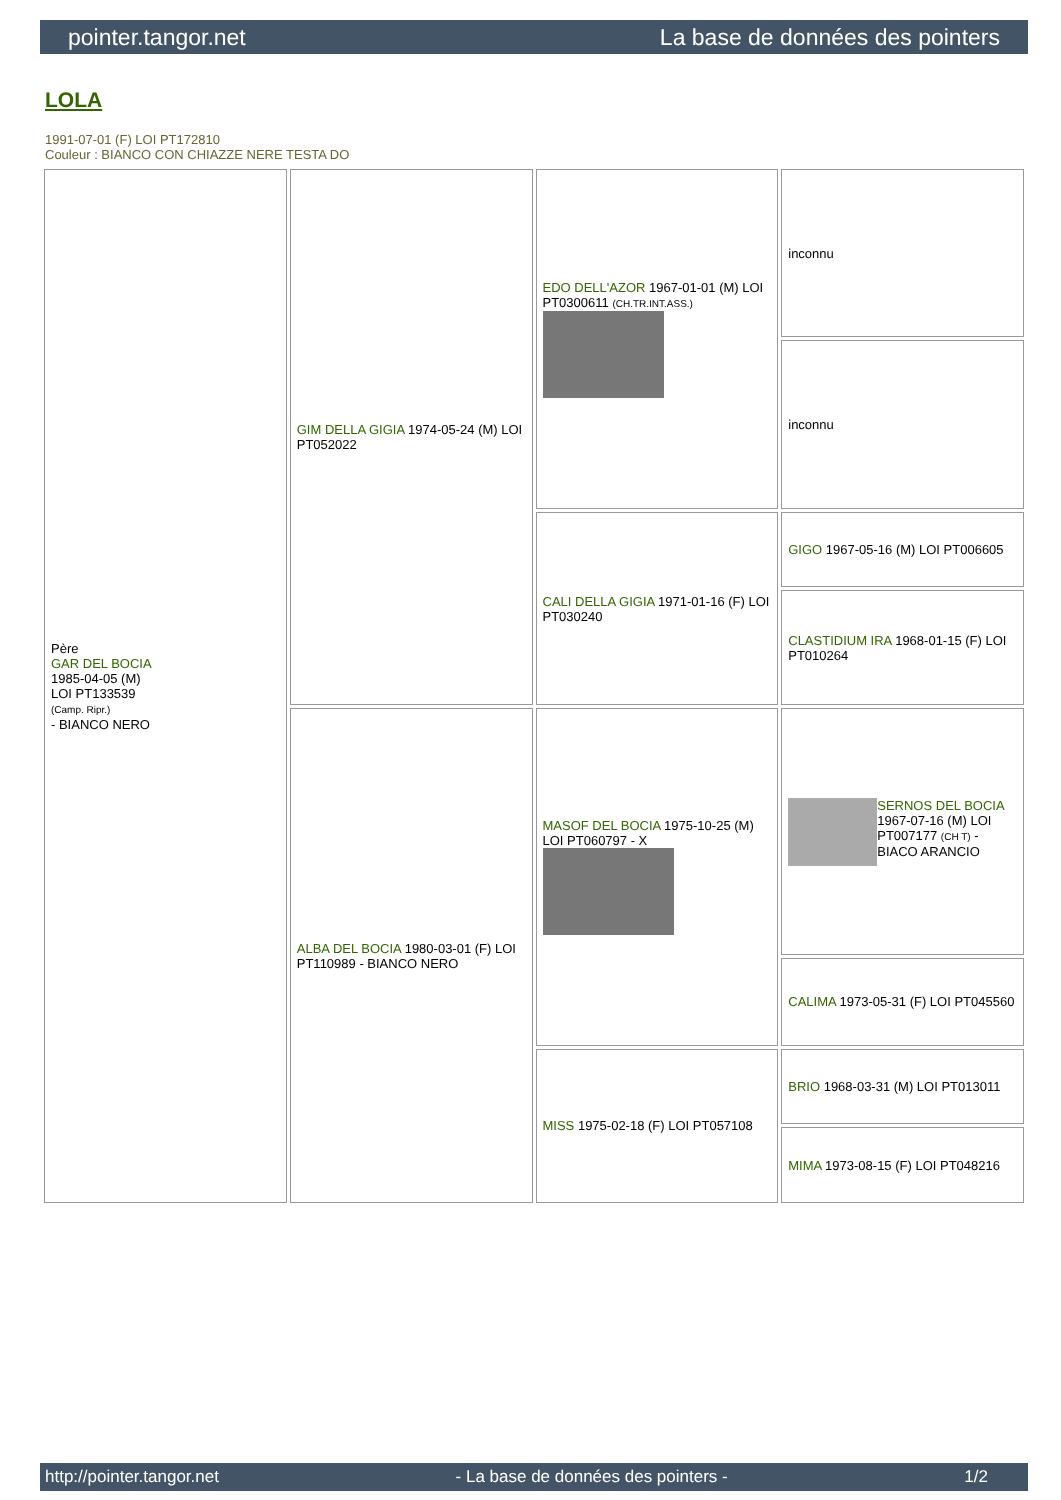pointer.tangor.net La base de données des pointers
LOLA
1991-07-01 (F) LOI PT172810
Couleur : BIANCO CON CHIAZZE NERE TESTA DO
| Père GAR DEL BOCIA 1985-04-05 (M) LOI PT133539 (Camp. Ripr.) - BIANCO NERO | GIM DELLA GIGIA 1974-05-24 (M) LOI PT052022 | EDO DELL'AZOR 1967-01-01 (M) LOI PT0300611 (CH.TR.INT.ASS.) | inconnu |
| | | | inconnu |
| | | CALI DELLA GIGIA 1971-01-16 (F) LOI PT030240 | GIGO 1967-05-16 (M) LOI PT006605 |
| | | | CLASTIDIUM IRA 1968-01-15 (F) LOI PT010264 |
| | ALBA DEL BOCIA 1980-03-01 (F) LOI PT110989 - BIANCO NERO | MASOF DEL BOCIA 1975-10-25 (M) LOI PT060797 - X | SERNOS DEL BOCIA 1967-07-16 (M) LOI PT007177 (CH T) - BIACO ARANCIO |
| | | | CALIMA 1973-05-31 (F) LOI PT045560 |
| | | MISS 1975-02-18 (F) LOI PT057108 | BRIO 1968-03-31 (M) LOI PT013011 |
| | | | MIMA 1973-08-15 (F) LOI PT048216 |
http://pointer.tangor.net - La base de données des pointers - 1/2